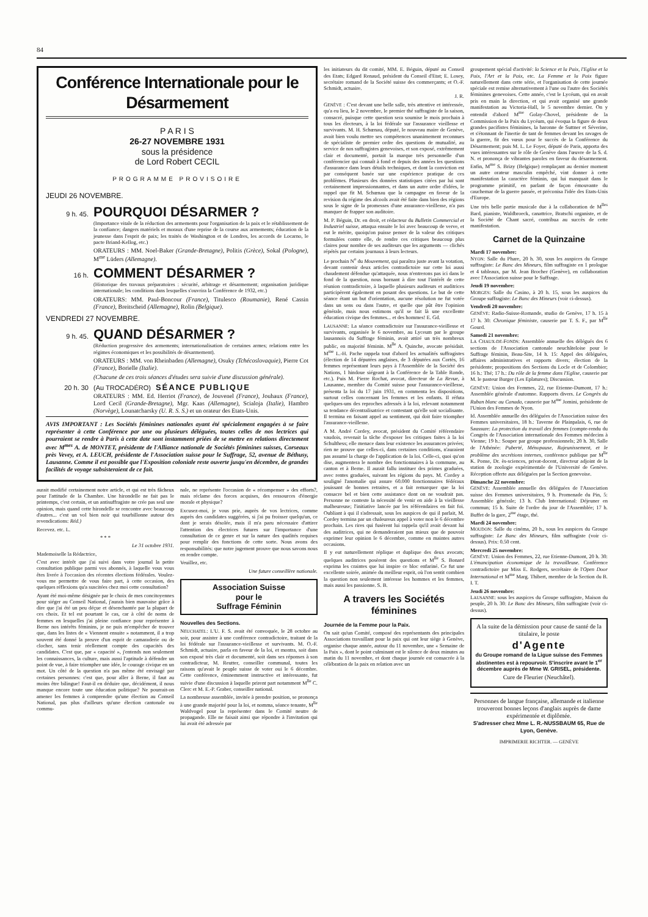84
Conférence Internationale pour le Désarmement
P A R I S
26-27 NOVEMBRE 1931
sous la présidence
de Lord Robert CECIL
PROGRAMME PROVISOIRE
JEUDI 26 NOVEMBRE.
9 h. 45. POURQUOI DÉSARMER ?
(Importance vitale de la réduction des armements pour l'organisation de la paix et le rétablissement de la confiance; dangers matériels et moraux d'une reprise de la course aux armements; éducation de la jeunesse dans l'esprit de paix; les traités de Washington et de Londres, les accords de Locarno, le pacte Briand-Kellog, etc.)
ORATEURS : MM. Noel-Baker (Grande-Bretagne), Politis (Grèce), Sokal (Pologne), M<sup>me</sup> Lüders (Allemagne).
16 h. COMMENT DÉSARMER ?
(Historique des travaux préparatoires : sécurité, arbitrage et désarmement; organisation juridique internationale; les conditions dans lesquelles s'ouvrira la Conférence de 1932, etc.)
ORATEURS: MM. Paul-Boncour (France), Titulesco (Roumanie), René Cassin (France), Breitscheid (Allemagne), Rolin (Belgique).
VENDREDI 27 NOVEMBRE.
9 h. 45. QUAND DÉSARMER ?
(Réduction progressive des armements; internationalisation de certaines armes; relations entre les régimes économiques et les possibilités de désarmement).
ORATEURS : MM. von Rheinbaden (Allemagne), Osuky (Tchécoslovaquie), Pierre Cot (France), Borielle (Italie).
(Chacune de ces trois séances d'études sera suivie d'une discussion générale).
20 h. 30 (Au TROCADÉRO) SÉANCE PUBLIQUE
ORATEURS : MM. Ed. Herriot (France), de Jouvenel (France), Jouhaux (France), Lord Cecil (Grande-Bretagne), Mgr. Kaas (Allemagne), Scialoja (Italie), Hambro (Norvège), Lounatcharsky (U. R. S. S.) et un orateur des Etats-Unis.
AVIS IMPORTANT : Les Sociétés féminines nationales ayant été spécialement engagées à se faire représenter à cette Conférence par une ou plusieurs déléguées, toutes celles de nos lectrices qui pourraient se rendre à Paris à cette date sont instamment priées de se mettre en relations directement avec M<sup>mes</sup> A. de MONTET, présidente de l'Alliance nationale de Sociétés féminines suisses, Corseaux près Vevey, et A. LEUCH, présidente de l'Association suisse pour le Suffrage, 52, avenue de Béthusy, Lausanne. Comme il est possible que l'Exposition coloniale reste ouverte jusqu'en décembre, de grandes facilités de voyage subsisteraient de ce fait.
aurait modifié certainement notre article, et qui est très fâcheux pour l'attitude de la Chambre. Une hirondelle ne fait pas le printemps, c'est certain, et un antisuffragiste ne crée pas seul une opinion, mais quand cette hirondelle se rencontre avec beaucoup d'autres... c'est un vol bien noir qui tourbillonne autour des revendications: Réd.)
Recevez. etc. L.
* * *
Le 31 octobre 1931.
Mademoiselle la Rédactrice,
C'est avec intérêt que j'ai suivi dans votre journal la petite consultation publique parmi vos abonnés, à laquelle vous vous êtes livrée à l'occasion des récentes élections fédérales. Voulez-vous me permettre de vous faire part, à cette occasion, des quelques réflexions qu'a suscitées chez moi cette consultation?
Ayant été moi-même désignée par le choix de mes concitoyennes pour siéger au Conseil National, j'aurais bien mauvaise grâce à dire que j'ai été un peu déçue et désenchantée par la plupart de ces choix. Et tel est pourtant le cas, car à côté de noms de femmes en lesquelles j'ai pleine confiance pour représenter à Berne nos intérêts féminins, je ne puis m'empêcher de trouver que, dans les listes de « Viennent ensuite » notamment, il a trop souvent été donné la preuve d'un esprit de camaraderie ou de clocher, sans tenir réellement compte des capacités des candidates. C'est que, par « capacité », j'entends non seulement les connaissances, la culture, mais aussi l'aptitude à défendre un point de vue, à faire triompher une idée, le courage civique en un mot. Un côté de la question n'a pas même été envisagé par certaines personnes: c'est que, pour aller à Berne, il faut au moins être bilingue! Faut-il en déduire que, décidément, il nous manque encore toute une éducation politique? Ne pourrait-on amener les femmes à comprendre qu'une élection au Conseil National, pas plus d'ailleurs qu'une élection cantonale ou commu-
nale, ne représente l'occasion de « récompenser » des efforts?, mais réclame des forces acquises, des ressources d'énergie morale et physique?
Excusez-moi, je vous prie, auprès de vos lectrices, comme auprès des candidates suggérées, si j'ai pu froisser quelqu'un, ce dont je serais désolée, mais il m'a paru nécessaire d'attirer l'attention des électrices futures sur l'importance d'une consultation de ce genre et sur la nature des qualités requises pour remplir des fonctions de cette sorte. Nous avons des responsabilités: que notre jugement prouve que nous savons nous en rendre compte.
Veuillez, etc.
Une future conseillère nationale.
Association Suisse
pour le
Suffrage Féminin
Nouvelles des Sections.
NEUCHATEL: L'U. F. S. avait été convoquée, le 28 octobre au soir, pour assister à une conférence contradictoire, traitant de la loi fédérale sur l'assurance-vieillesse et survivants. M. O.-F. Schmidt, actuaire, parla en faveur de la loi, et montra, soit dans son exposé très clair et documenté, soit dans ses réponses à son contradicteur, M. Reutter, conseiller communal, toutes les raisons qu'avait le peuple suisse de voter oui le 6 décembre. Cette conférence, éminemment instructive et intéressante, fut suivie d'une discussion à laquelle prirent part notamment M<sup>lle</sup> C. Clerc et M. E.-P. Graber, conseiller national.
La nombreuse assemblée, invitée à prendre position, se prononça à une grande majorité pour la loi, et nomma, séance tenante, M<sup>lle</sup> Waldvogel pour la représenter dans le Comité neutre de propagande. Elle ne faisait ainsi que répondre à l'invitation qui lui avait été adressée par
les initiateurs du dit comité, MM. E. Béguin, député au Conseil des Etats; Edgard Renaud, président du Conseil d'Etat; E. Losey, secrétaire romand de la Société suisse des commerçants; et O.-F. Schmidt, actuaire.
J. R.
GENÈVE : C'est devant une belle salle, très attentive et intéressée, qu'a eu lieu, le 2 novembre, le premier thé suffragiste de la saison, consacré, puisque cette question sera soumise le mois prochain à tous les électeurs, à la loi fédérale sur l'assurance vieillesse et survivants. M. H. Schœnau, député, le nouveau maire de Genève, avait bien voulu mettre ses compétences unanimement reconnues de spécialiste de premier ordre des questions de mutualité, au service de nos suffragistes genevoises, et son exposé, extrêmement clair et documenté, portait la marque très personnelle d'un conférencier qui connaît à fond et depuis des années les questions d'assurance dans leurs détails techniques, et dont la conviction est par conséquent basée sur une expérience pratique de ces problèmes. Plusieurs des données statistiques citées par lui sont certainement impressionnantes, et dans un autre ordre d'idées, le rappel que fit M. Schœnau que la campagne en faveur de la revision du régime des alcools avait été faite dans bien des régions sous le signe de la promesses d'une assurance-vieillesse, n'a pas manquer de frapper son auditoire.
M. P. Béguin, Dr. en droit, et rédacteur du Bulletin Commercial et Industriel suisse, attaqua ensuite le loi avec beaucoup de verve, et eut le mérite, quoiqu'on puisse penser de la valeur des critiques formulées contre elle, de rendre ces critiques beaucoup plus claires pour nombre de ses auditeurs que les arguments — clichés répétés par certains journaux à leurs lecteurs.
Le prochain N<sup>o</sup> du Mouvement, qui paraîtra juste avant la votation, devant contenir deux articles contradictoire sur cette loi aussi chaudement défendue qu'attaquée, nous n'entrerons pas ici dans le fond de la question, nous bornant à dire tout l'intérêt de cette réunion contradictoire, à laquelle plusieurs auditeurs et auditrices participèrent également en posant des questions. Le but de cette séance étant un but d'orientation, aucune résolution ne fut votée dans un sens ou dans l'autre, et quelle que pût être l'opinion générale, mais nous estimons qu'il se fait là une excellente éducation civique des femmes... et des hommes! E. Gd.
LAUSANNE: La séance contradictoire sur l'assurance-vieillesse et survivants, organisée le 6 novembre, au Lyceum par le groupe lausannois du Suffrage féminin, avait attiré un très nombreux public, en majorité féminin. M<sup>lle</sup> A. Quinche, avocate présidait. M<sup>me</sup> L.-H. Pache rappela tout d'abord les actualités suffragistes (élection de 14 députées anglaises, de 3 députées aux Cortès, 16 femmes représentant leurs pays à l'Assemblée de la Société des Nations, 1 hindoue siégeant à la Conférence de la Table Ronde, etc.). Puis M. Pierre Rochat, avocat, directeur de La Revue, à Lausanne, membre du Comité suisse pour l'assurance-vieillesse, présenta la loi du 17 juin 1931, en commenta les dispositions, surtout celles concernant les femmes et les enfants. Il réfuta quelques-uns des reproches adressés à la loi, relevant notamment sa tendance décentralisatrice et contestant qu'elle soit socialisante. Il termina en faisant appel au sentiment, qui doit faire triompher l'assurance-vieillesse.
A M. André Cordey, avocat, président du Comité référendaire vaudois, revenait la tâche d'exposer les critiques faites à la loi Schulthess; elle menace dans leur existence les assurances privées; rien ne prouve que celles-ci, dans certaines conditions, n'auraient pas assumé la charge de l'application de la loi. Celle-ci, quoi qu'on dise, augmentera le nombre des fonctionnaires à la commune, au canton et à Berne. Il aurait fallu instituer des primes graduées, avec rentes graduées, suivant les régions du pays. M. Cordey a souligné l'anomalie qui assure 60.000 fonctionnaires fédéraux jouissant de bonnes retraites, et a fait remarquer que la loi consacre bel et bien cette assistance dont on ne voudrait pas. Personne ne conteste la nécessité de venir en aide à la vieillesse malheureuse; l'initiative lancée par les référendaires en fait foi. Oubliant à qui il s'adressait, sous les auspices de qui il parlait, M. Cordey termina par un chaleureux appel à voter non le 6 décembre prochain. Les rires qui fusèrent lui rappela qu'il avait devant lui des auditrices, qui ne demanderaient pas mieux que de pouvoir exprimer leur opinion le 6 décembre, comme en maintes autres occasions.
Il y eut naturellement réplique et duplique des deux avocats; quelques auditrices posèrent des questions et M<sup>lle</sup> S. Bonard exprima les craintes que lui inspire ce bloc enfariné. Ce fut une excellente soirée, animée du meilleur esprit, où l'on sentit combien la question non seulement intéresse les hommes et les femmes, mais aussi les passionne. S. B.
A travers les Sociétés féminines
Journée de la Femme pour la Paix.
On sait qu'un Comité, composé des représentants des principales Associations travaillant pour la paix qui ont leur siège à Genève, organise chaque année, autour du 11 novembre, une « Semaine de la Paix », dont le point culminant est le silence de deux minutes au matin du 11 novembre, et dont chaque journée est consacrée à la célébration de la paix en relation avec un
groupement spécial d'activité: la Science et la Paix, l'Eglise et la Paix, l'Art et la Paix, etc. La Femme et la Paix figure naturellement dans cette série, et l'organisation de cette journée spéciale est remise alternativement à l'une ou l'autre des Sociétés féminines genevoises. Cette année, c'est le Lycéum, qui en avait pris en main la direction, et qui avait organisé une grande manifestation au Victoria-Hall, le 5 novembre dernier. On y entendit d'abord M<sup>me</sup> Golay-Chovel, présidente de la Commission de la Paix du Lycéum, qui évoqua la figure de deux grandes pacifistes féminines, la baronne de Suttner et Séverine, et s'étonnant de l'inertie de tant de femmes devant les ravages de la guerre, fit des vœux pour le succès de la Conférence du Désarmement; puis M. L. Le Foyer, député de Paris, apporta des vues intéressantes sur le rôle de Genève dans l'œuvre de la S. d. N. et prononça de vibrantes paroles en faveur du désarmement. Enfin, M<sup>me</sup> S. Brizy (Belgique) remplaçant au dernier moment un autre orateur masculin empêché, vint donner à cette manifestation la caractère féminin, qui lui manquait dans le programme primitif, en parlant de façon émouvante du cauchemar de la guerre passée, et préconisa l'idée des Etats-Unis d'Europe.
Une très belle partie musicale due à la collaboration de M<sup>lles</sup> Bard, pianiste, Waldbroeck, canattrice, Bratschi organiste, et de la Société de Chant sacré, contribua au succès de cette manifestation.
Carnet de la Quinzaine
Mardi 17 novembre:
NYON: Salle du Phare, 20 h. 30, sous les auspices du Groupe suffragiste: Le Banc des Mineurs, film suffragiste en 1 prologue et 4 tableaux, par M. Jean Brocher (Genève), en collaboration avec l'Association suisse pour le Suffrage.
Jeudi 19 novembre:
MORGES: Salle du Casino, à 20 h. 15, sous les auspices du Groupe suffragiste: Le Banc des Mineurs (voir ci-dessus).
Vendredi 20 novembre:
GENÈVE: Radio-Suisse-Romande, studio de Genève, 17 h. 15 à 17 h. 30: Chronique féministe, causerie par T. S. F., par M<sup>lle</sup> Gourd.
Samedi 21 novembre:
LA CHAUX-DE-FONDS: Assemblée annuelle des délégués des 6 sections de l'Association cantonale neuchâteloise pour le Suffrage féminin, Beau-Site, 14 h. 15: Appel des déléguées, affaires administratives et rapports divers; élection de la présidente; propositions des Sections du Locle et de Colombier; 16 h.: Thé; 17 h.: Du rôle de la femme dans l'Eglise, causerie par M. le pasteur Burger (Les Eplatures); Discussion.
GENÈVE: Union des Femmes, 22, rue Etienne-Dumont, 17 h.: Assemblée générale d'automne. Rapports divers. Le Congrès du Ruban blanc au Canada, causerie par M<sup>me</sup> Jomini, présidente de l'Union des Femmes de Nyon.
Id. Assemblée annuelle des déléguées de l'Association suisse des Femmes universitaires, 18 h.: Taverne de Plainpalais, 6, rue de Saussure: La protection du travail des femmes (compte-rendu du Congrès de l'Association internationale des Femmes médecins à Vienne; 19 h.: Souper par groupe professionnels; 20 h. 30, Salle de l'Athénée: Puberté, Ménopause, Rajeunissement, et le problème des secrétions internes, conférence publique par M<sup>lle</sup> K. Ponse, Dr. ès-sciences, privat-docent, directeur adjoint de la station de zoologie expérimentale de l'Université de Genève. Réception offerte aux déléguées par la Section genevoise.
Dimanche 22 novembre:
GENÈVE: Assemblée annuelle des déléguées de l'Association suisse des Femmes universitaires, 9 h. Promenade du Pin, 5: Assemblée générale; 13 h. Club International: Déjeuner en commun; 15 h. Suite de l'ordre du jour de l'Assemblée; 17 h. Buffet de la gare, 2<sup>me</sup> étage, thé.
Mardi 24 novembre:
MOUDON: Salle du cinéma, 20 h., sous les auspices du Groupe suffragiste: Le Banc des Mineurs, film suffragiste (voir ci-dessus). Prix: 0.50 cent.
Mercredi 25 novembre:
GENÈVE: Union des Femmes, 22, rue Etienne-Dumont, 20 h. 30: L'émancipation économique de la travailleuse. Conférence contradictoire par Miss E. Rodgers, secrétaire de l'Open Door International et M<sup>me</sup> Marg. Thibert, membre de la Section du B. I. T.
Jeudi 26 novembre:
LAUSANNE: sous les auspices du Groupe suffragiste, Maison du peuple, 20 h. 30: Le Banc des Mineurs, film suffragiste (voir ci-dessus).
A la suite de la démission pour cause de santé de la titulaire, le poste
d'Agente
du Groupe romand de la Ligue suisse des Femmes abstinentes est à repourvoir. S'inscrire avant le 1<sup>er</sup> décembre auprès de Mme W. GRISEL, présidente.
Cure de Fleurier (Neuchâtel).
Personnes de langue française, allemande et italienne trouveront bonnes leçons d'anglais auprès de dame expérimentée et diplômée.
S'adresser chez Mme L. R.-NUSSBAUM 65, Rue de Lyon, Genève.
IMPRIMERIE RICHTER. — GENÈVE